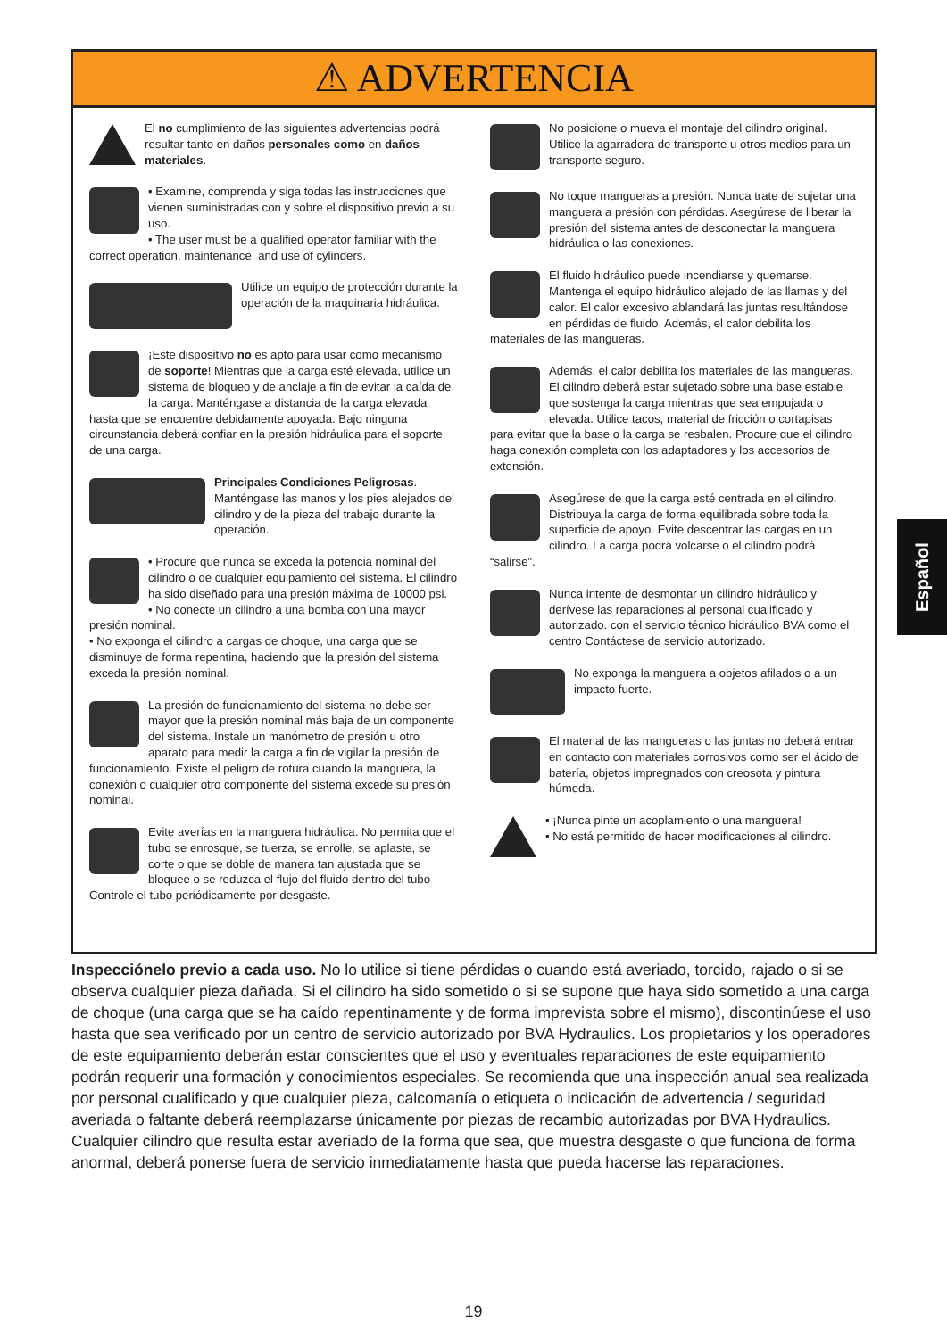⚠ ADVERTENCIA
El no cumplimiento de las siguientes advertencias podrá resultar tanto en daños personales como en daños materiales.
• Examine, comprenda y siga todas las instrucciones que vienen suministradas con y sobre el dispositivo previo a su uso.
• The user must be a qualified operator familiar with the correct operation, maintenance, and use of cylinders.
Utilice un equipo de protección durante la operación de la maquinaria hidráulica.
¡Este dispositivo no es apto para usar como mecanismo de soporte! Mientras que la carga esté elevada, utilice un sistema de bloqueo y de anclaje a fin de evitar la caída de la carga. Manténgase a distancia de la carga elevada hasta que se encuentre debidamente apoyada. Bajo ninguna circunstancia deberá confiar en la presión hidráulica para el soporte de una carga.
Principales Condiciones Peligrosas. Manténgase las manos y los pies alejados del cilindro y de la pieza del trabajo durante la operación.
• Procure que nunca se exceda la potencia nominal del cilindro o de cualquier equipamiento del sistema. El cilindro ha sido diseñado para una presión máxima de 10000 psi.
• No conecte un cilindro a una bomba con una mayor presión nominal.
• No exponga el cilindro a cargas de choque, una carga que se disminuye de forma repentina, haciendo que la presión del sistema exceda la presión nominal.
La presión de funcionamiento del sistema no debe ser mayor que la presión nominal más baja de un componente del sistema. Instale un manómetro de presión u otro aparato para medir la carga a fin de vigilar la presión de funcionamiento. Existe el peligro de rotura cuando la manguera, la conexión o cualquier otro componente del sistema excede su presión nominal.
Evite averías en la manguera hidráulica. No permita que el tubo se enrosque, se tuerza, se enrolle, se aplaste, se corte o que se doble de manera tan ajustada que se bloquee o se reduzca el flujo del fluido dentro del tubo Controle el tubo periódicamente por desgaste.
No posicione o mueva el montaje del cilindro original. Utilice la agarradera de transporte u otros medios para un transporte seguro.
No toque mangueras a presión. Nunca trate de sujetar una manguera a presión con pérdidas. Asegúrese de liberar la presión del sistema antes de desconectar la manguera hidráulica o las conexiones.
El fluido hidráulico puede incendiarse y quemarse. Mantenga el equipo hidráulico alejado de las llamas y del calor. El calor excesivo ablandará las juntas resultándose en pérdidas de fluido. Además, el calor debilita los materiales de las mangueras.
Además, el calor debilita los materiales de las mangueras. El cilindro deberá estar sujetado sobre una base estable que sostenga la carga mientras que sea empujada o elevada. Utilice tacos, material de fricción o cortapisas para evitar que la base o la carga se resbalen. Procure que el cilindro haga conexión completa con los adaptadores y los accesorios de extensión.
Asegúrese de que la carga esté centrada en el cilindro. Distribuya la carga de forma equilibrada sobre toda la superficie de apoyo. Evite descentrar las cargas en un cilindro. La carga podrá volcarse o el cilindro podrá “salirse”.
Nunca intente de desmontar un cilindro hidráulico y derívese las reparaciones al personal cualificado y autorizado. con el servicio técnico hidráulico BVA como el centro Contáctese de servicio autorizado.
No exponga la manguera a objetos afilados o a un impacto fuerte.
El material de las mangueras o las juntas no deberá entrar en contacto con materiales corrosivos como ser el ácido de batería, objetos impregnados con creosota y pintura húmeda.
• ¡Nunca pinte un acoplamiento o una manguera!
• No está permitido de hacer modificaciones al cilindro.
Español
Inspecciónelo previo a cada uso. No lo utilice si tiene pérdidas o cuando está averiado, torcido, rajado o si se observa cualquier pieza dañada. Si el cilindro ha sido sometido o si se supone que haya sido sometido a una carga de choque (una carga que se ha caído repentinamente y de forma imprevista sobre el mismo), discontinúese el uso hasta que sea verificado por un centro de servicio autorizado por BVA Hydraulics. Los propietarios y los operadores de este equipamiento deberán estar conscientes que el uso y eventuales reparaciones de este equipamiento podrán requerir una formación y conocimientos especiales. Se recomienda que una inspección anual sea realizada por personal cualificado y que cualquier pieza, calcomanía o etiqueta o indicación de advertencia / seguridad averiada o faltante deberá reemplazarse únicamente por piezas de recambio autorizadas por BVA Hydraulics. Cualquier cilindro que resulta estar averiado de la forma que sea, que muestra desgaste o que funciona de forma anormal, deberá ponerse fuera de servicio inmediatamente hasta que pueda hacerse las reparaciones.
19